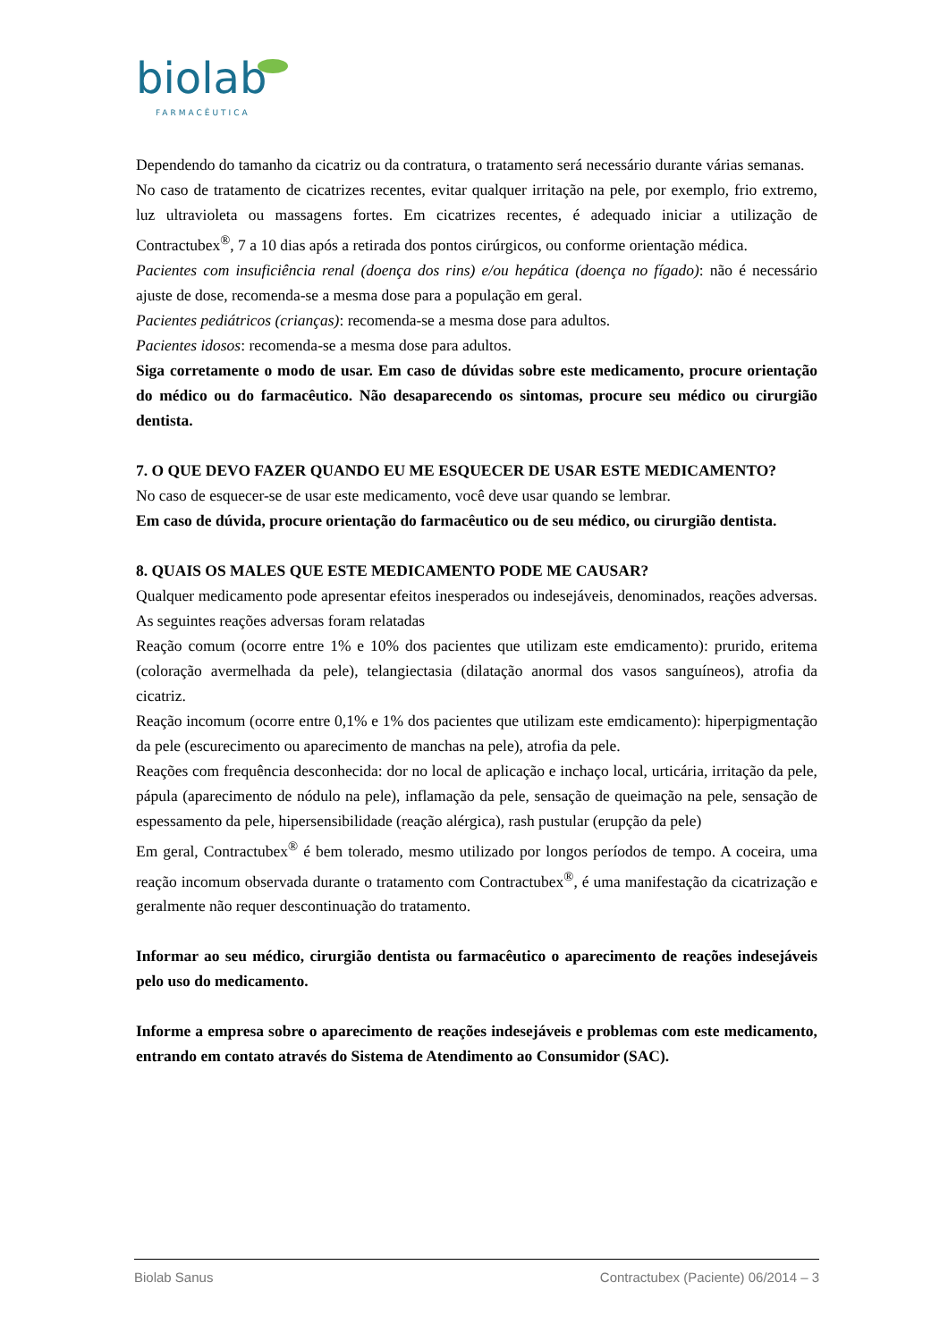biolab
FARMACÊUTICA
Dependendo do tamanho da cicatriz ou da contratura, o tratamento será necessário durante várias semanas.
No caso de tratamento de cicatrizes recentes, evitar qualquer irritação na pele, por exemplo, frio extremo, luz ultravioleta ou massagens fortes. Em cicatrizes recentes, é adequado iniciar a utilização de Contractubex<sup>®</sup>, 7 a 10 dias após a retirada dos pontos cirúrgicos, ou conforme orientação médica.
Pacientes com insuficiência renal (doença dos rins) e/ou hepática (doença no fígado): não é necessário ajuste de dose, recomenda-se a mesma dose para a população em geral.
Pacientes pediátricos (crianças): recomenda-se a mesma dose para adultos.
Pacientes idosos: recomenda-se a mesma dose para adultos.
Siga corretamente o modo de usar. Em caso de dúvidas sobre este medicamento, procure orientação do médico ou do farmacêutico. Não desaparecendo os sintomas, procure seu médico ou cirurgião dentista.
7. O QUE DEVO FAZER QUANDO EU ME ESQUECER DE USAR ESTE MEDICAMENTO?
No caso de esquecer-se de usar este medicamento, você deve usar quando se lembrar.
Em caso de dúvida, procure orientação do farmacêutico ou de seu médico, ou cirurgião dentista.
8. QUAIS OS MALES QUE ESTE MEDICAMENTO PODE ME CAUSAR?
Qualquer medicamento pode apresentar efeitos inesperados ou indesejáveis, denominados, reações adversas. As seguintes reações adversas foram relatadas
Reação comum (ocorre entre 1% e 10% dos pacientes que utilizam este emdicamento): prurido, eritema (coloração avermelhada da pele), telangiectasia (dilatação anormal dos vasos sanguíneos), atrofia da cicatriz.
Reação incomum (ocorre entre 0,1% e 1% dos pacientes que utilizam este emdicamento): hiperpigmentação da pele (escurecimento ou aparecimento de manchas na pele), atrofia da pele.
Reações com frequência desconhecida: dor no local de aplicação e inchaço local, urticária, irritação da pele, pápula (aparecimento de nódulo na pele), inflamação da pele, sensação de queimação na pele, sensação de espessamento da pele, hipersensibilidade (reação alérgica), rash pustular (erupção da pele)
Em geral, Contractubex<sup>®</sup> é bem tolerado, mesmo utilizado por longos períodos de tempo. A coceira, uma reação incomum observada durante o tratamento com Contractubex<sup>®</sup>, é uma manifestação da cicatrização e geralmente não requer descontinuação do tratamento.
Informar ao seu médico, cirurgião dentista ou farmacêutico o aparecimento de reações indesejáveis pelo uso do medicamento.
Informe a empresa sobre o aparecimento de reações indesejáveis e problemas com este medicamento, entrando em contato através do Sistema de Atendimento ao Consumidor (SAC).
Biolab Sanus Contractubex (Paciente) 06/2014 – 3